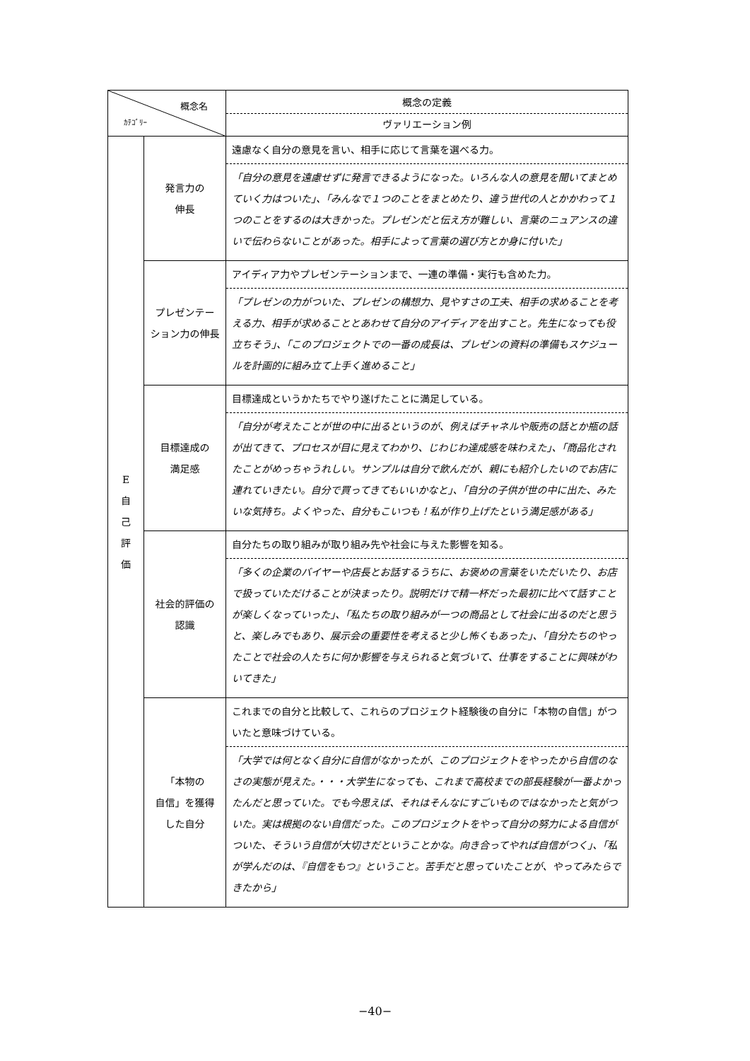| 概念名 ｶﾃｺﾞﾘｰ | | 概念の定義 ヴァリエーション例 |
| E 自 己 評 価 | 発言力の 伸長 | 遠慮なく自分の意見を言い、相手に応じて言葉を選べる力。 「自分の意見を遠慮せずに発言できるようになった。いろんな人の意見を聞いてまとめていく力はついた」、「みんなで１つのことをまとめたり、違う世代の人とかかわって１つのことをするのは大きかった。プレゼンだと伝え方が難しい、言葉のニュアンスの違いで伝わらないことがあった。相手によって言葉の選び方とか身に付いた」 |
| | プレゼンテー ション力の伸長 | アイディア力やプレゼンテーションまで、一連の準備・実行も含めた力。 「プレゼンの力がついた、プレゼンの構想力、見やすさの工夫、相手の求めることを考える力、相手が求めることとあわせて自分のアイディアを出すこと。先生になっても役立ちそう」、「このプロジェクトでの一番の成長は、プレゼンの資料の準備もスケジュールを計画的に組み立て上手く進めること」 |
| | 目標達成の 満足感 | 目標達成というかたちでやり遂げたことに満足している。 「自分が考えたことが世の中に出るというのが、例えばチャネルや販売の話とか瓶の話が出てきて、プロセスが目に見えてわかり、じわじわ達成感を味わえた」、「商品化されたことがめっちゃうれしい。サンプルは自分で飲んだが、親にも紹介したいのでお店に連れていきたい。自分で買ってきてもいいかなと」、「自分の子供が世の中に出た、みたいな気持ち。よくやった、自分もこいつも！私が作り上げたという満足感がある」 |
| | 社会的評価の 認識 | 自分たちの取り組みが取り組み先や社会に与えた影響を知る。 「多くの企業のバイヤーや店長とお話するうちに、お褒めの言葉をいただいたり、お店で扱っていただけることが決まったり。説明だけで精一杯だった最初に比べて話すことが楽しくなっていった」、「私たちの取り組みが一つの商品として社会に出るのだと思うと、楽しみでもあり、展示会の重要性を考えると少し怖くもあった」、「自分たちのやったことで社会の人たちに何か影響を与えられると気づいて、仕事をすることに興味がわいてきた」 |
| | 「本物の 自信」を獲得 した自分 | これまでの自分と比較して、これらのプロジェクト経験後の自分に「本物の自信」がついたと意味づけている。 「大学では何となく自分に自信がなかったが、このプロジェクトをやったから自信のなさの実態が見えた。・・・大学生になっても、これまで高校までの部長経験が一番よかったんだと思っていた。でも今思えば、それはそんなにすごいものではなかったと気がついた。実は根拠のない自信だった。このプロジェクトをやって自分の努力による自信がついた、そういう自信が大切さだということかな。向き合ってやれば自信がつく」、「私が学んだのは、『自信をもつ』ということ。苦手だと思っていたことが、やってみたらできたから」 |
−40−